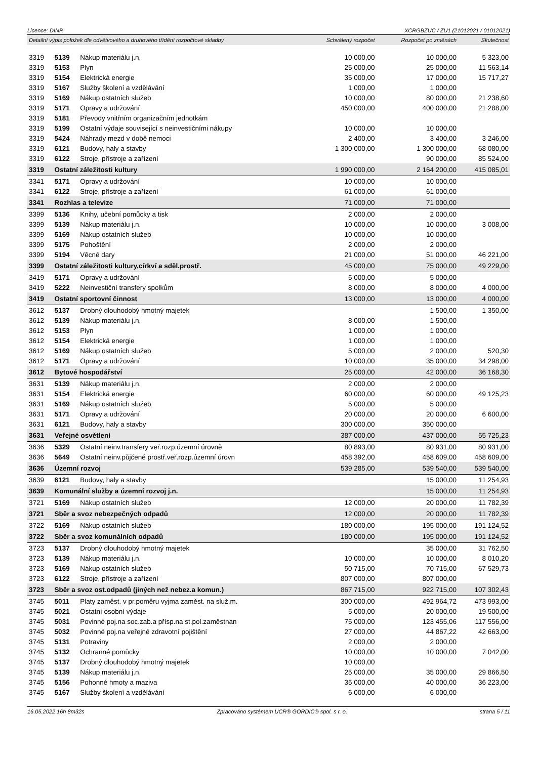Licence: DINR XCRGBZUC / ZU1 (21012021 / 01012021)
| Detailní výpis položek dle odvětvového a druhového třídění rozpočtové skladby | | | Schválený rozpočet | Rozpočet po změnách | Skutečnost |
| --- | --- | --- | --- | --- | --- |
| 3319 | 5139 | Nákup materiálu j.n. | 10 000,00 | 10 000,00 | 5 323,00 |
| 3319 | 5153 | Plyn | 25 000,00 | 25 000,00 | 11 563,14 |
| 3319 | 5154 | Elektrická energie | 35 000,00 | 17 000,00 | 15 717,27 |
| 3319 | 5167 | Služby školení a vzdělávání | 1 000,00 | 1 000,00 | |
| 3319 | 5169 | Nákup ostatních služeb | 10 000,00 | 80 000,00 | 21 238,60 |
| 3319 | 5171 | Opravy a udržování | 450 000,00 | 400 000,00 | 21 288,00 |
| 3319 | 5181 | Převody vnitřním organizačním jednotkám | | | |
| 3319 | 5199 | Ostatní výdaje související s neinvestičními nákupy | 10 000,00 | 10 000,00 | |
| 3319 | 5424 | Náhrady mezd v době nemoci | 2 400,00 | 3 400,00 | 3 246,00 |
| 3319 | 6121 | Budovy, haly a stavby | 1 300 000,00 | 1 300 000,00 | 68 080,00 |
| 3319 | 6122 | Stroje, přístroje a zařízení | | 90 000,00 | 85 524,00 |
| 3319 | Ostatní záležitosti kultury | | 1 990 000,00 | 2 164 200,00 | 415 085,01 |
| 3341 | 5171 | Opravy a udržování | 10 000,00 | 10 000,00 | |
| 3341 | 6122 | Stroje, přístroje a zařízení | 61 000,00 | 61 000,00 | |
| 3341 | Rozhlas a televize | | 71 000,00 | 71 000,00 | |
| 3399 | 5136 | Knihy, učební pomůcky a tisk | 2 000,00 | 2 000,00 | |
| 3399 | 5139 | Nákup materiálu j.n. | 10 000,00 | 10 000,00 | 3 008,00 |
| 3399 | 5169 | Nákup ostatních služeb | 10 000,00 | 10 000,00 | |
| 3399 | 5175 | Pohoštění | 2 000,00 | 2 000,00 | |
| 3399 | 5194 | Věcné dary | 21 000,00 | 51 000,00 | 46 221,00 |
| 3399 | Ostatní záležitosti kultury,církví a sděl.prostř. | | 45 000,00 | 75 000,00 | 49 229,00 |
| 3419 | 5171 | Opravy a udržování | 5 000,00 | 5 000,00 | |
| 3419 | 5222 | Neinvestiční transfery spolkům | 8 000,00 | 8 000,00 | 4 000,00 |
| 3419 | Ostatní sportovní činnost | | 13 000,00 | 13 000,00 | 4 000,00 |
| 3612 | 5137 | Drobný dlouhodobý hmotný majetek | | 1 500,00 | 1 350,00 |
| 3612 | 5139 | Nákup materiálu j.n. | 8 000,00 | 1 500,00 | |
| 3612 | 5153 | Plyn | 1 000,00 | 1 000,00 | |
| 3612 | 5154 | Elektrická energie | 1 000,00 | 1 000,00 | |
| 3612 | 5169 | Nákup ostatních služeb | 5 000,00 | 2 000,00 | 520,30 |
| 3612 | 5171 | Opravy a udržování | 10 000,00 | 35 000,00 | 34 298,00 |
| 3612 | Bytové hospodářství | | 25 000,00 | 42 000,00 | 36 168,30 |
| 3631 | 5139 | Nákup materiálu j.n. | 2 000,00 | 2 000,00 | |
| 3631 | 5154 | Elektrická energie | 60 000,00 | 60 000,00 | 49 125,23 |
| 3631 | 5169 | Nákup ostatních služeb | 5 000,00 | 5 000,00 | |
| 3631 | 5171 | Opravy a udržování | 20 000,00 | 20 000,00 | 6 600,00 |
| 3631 | 6121 | Budovy, haly a stavby | 300 000,00 | 350 000,00 | |
| 3631 | Veřejné osvětlení | | 387 000,00 | 437 000,00 | 55 725,23 |
| 3636 | 5329 | Ostatní neinv.transfery veř.rozp.územní úrovně | 80 893,00 | 80 931,00 | 80 931,00 |
| 3636 | 5649 | Ostatní neinv.půjčené prostř.veř.rozp.územní úrovn | 458 392,00 | 458 609,00 | 458 609,00 |
| 3636 | Územní rozvoj | | 539 285,00 | 539 540,00 | 539 540,00 |
| 3639 | 6121 | Budovy, haly a stavby | | 15 000,00 | 11 254,93 |
| 3639 | Komunální služby a územní rozvoj j.n. | | | 15 000,00 | 11 254,93 |
| 3721 | 5169 | Nákup ostatních služeb | 12 000,00 | 20 000,00 | 11 782,39 |
| 3721 | Sběr a svoz nebezpečných odpadů | | 12 000,00 | 20 000,00 | 11 782,39 |
| 3722 | 5169 | Nákup ostatních služeb | 180 000,00 | 195 000,00 | 191 124,52 |
| 3722 | Sběr a svoz komunálních odpadů | | 180 000,00 | 195 000,00 | 191 124,52 |
| 3723 | 5137 | Drobný dlouhodobý hmotný majetek | | 35 000,00 | 31 762,50 |
| 3723 | 5139 | Nákup materiálu j.n. | 10 000,00 | 10 000,00 | 8 010,20 |
| 3723 | 5169 | Nákup ostatních služeb | 50 715,00 | 70 715,00 | 67 529,73 |
| 3723 | 6122 | Stroje, přístroje a zařízení | 807 000,00 | 807 000,00 | |
| 3723 | Sběr a svoz ost.odpadů (jiných než nebez.a komun.) | | 867 715,00 | 922 715,00 | 107 302,43 |
| 3745 | 5011 | Platy zaměst. v pr.poměru vyjma zaměst. na služ.m. | 300 000,00 | 492 964,72 | 473 993,00 |
| 3745 | 5021 | Ostatní osobní výdaje | 5 000,00 | 20 000,00 | 19 500,00 |
| 3745 | 5031 | Povinné poj.na soc.zab.a přísp.na st.pol.zaměstnan | 75 000,00 | 123 455,06 | 117 556,00 |
| 3745 | 5032 | Povinné poj.na veřejné zdravotní pojištění | 27 000,00 | 44 867,22 | 42 663,00 |
| 3745 | 5131 | Potraviny | 2 000,00 | 2 000,00 | |
| 3745 | 5132 | Ochranné pomůcky | 10 000,00 | 10 000,00 | 7 042,00 |
| 3745 | 5137 | Drobný dlouhodobý hmotný majetek | 10 000,00 | | |
| 3745 | 5139 | Nákup materiálu j.n. | 25 000,00 | 35 000,00 | 29 866,50 |
| 3745 | 5156 | Pohonné hmoty a maziva | 35 000,00 | 40 000,00 | 36 223,00 |
| 3745 | 5167 | Služby školení a vzdělávání | 6 000,00 | 6 000,00 | |
16.05.2022 16h 8m32s Zpracováno systémem UCR® GORDIC® spol. s r. o. strana 5 / 11